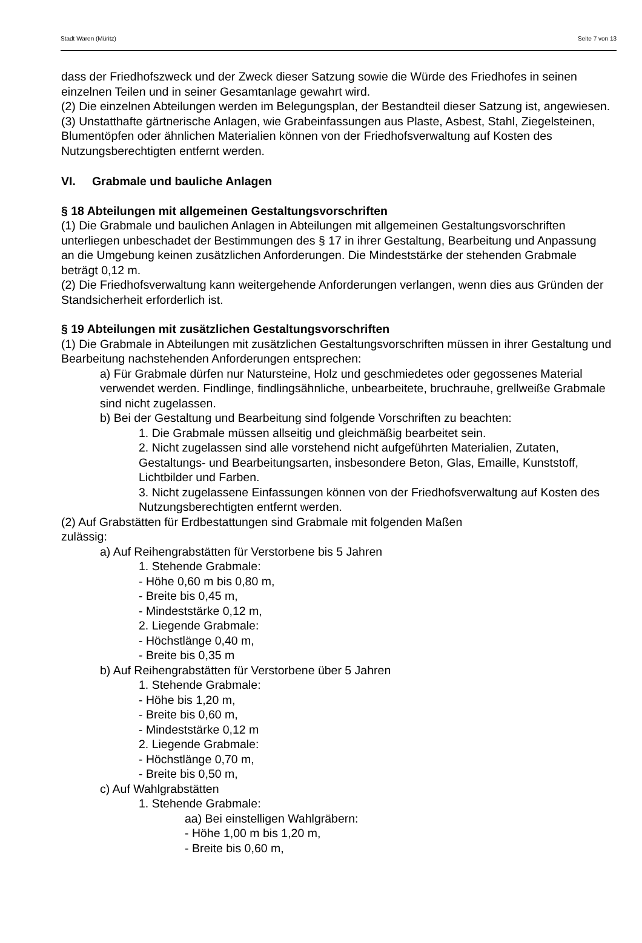Stadt Waren (Müritz) Seite 7 von 13
dass der Friedhofszweck und der Zweck dieser Satzung sowie die Würde des Friedhofes in seinen einzelnen Teilen und in seiner Gesamtanlage gewahrt wird.
(2) Die einzelnen Abteilungen werden im Belegungsplan, der Bestandteil dieser Satzung ist, angewiesen.
(3) Unstatthafte gärtnerische Anlagen, wie Grabeinfassungen aus Plaste, Asbest, Stahl, Ziegelsteinen, Blumentöpfen oder ähnlichen Materialien können von der Friedhofsverwaltung auf Kosten des Nutzungsberechtigten entfernt werden.
VI. Grabmale und bauliche Anlagen
§ 18 Abteilungen mit allgemeinen Gestaltungsvorschriften
(1) Die Grabmale und baulichen Anlagen in Abteilungen mit allgemeinen Gestaltungsvorschriften unterliegen unbeschadet der Bestimmungen des § 17 in ihrer Gestaltung, Bearbeitung und Anpassung an die Umgebung keinen zusätzlichen Anforderungen. Die Mindeststärke der stehenden Grabmale beträgt 0,12 m.
(2) Die Friedhofsverwaltung kann weitergehende Anforderungen verlangen, wenn dies aus Gründen der Standsicherheit erforderlich ist.
§ 19 Abteilungen mit zusätzlichen Gestaltungsvorschriften
(1) Die Grabmale in Abteilungen mit zusätzlichen Gestaltungsvorschriften müssen in ihrer Gestaltung und Bearbeitung nachstehenden Anforderungen entsprechen:
a) Für Grabmale dürfen nur Natursteine, Holz und geschmiedetes oder gegossenes Material verwendet werden. Findlinge, findlingsähnliche, unbearbeitete, bruchrauhe, grellweiße Grabmale sind nicht zugelassen.
b) Bei der Gestaltung und Bearbeitung sind folgende Vorschriften zu beachten:
1. Die Grabmale müssen allseitig und gleichmäßig bearbeitet sein.
2. Nicht zugelassen sind alle vorstehend nicht aufgeführten Materialien, Zutaten, Gestaltungs- und Bearbeitungsarten, insbesondere Beton, Glas, Emaille, Kunststoff, Lichtbilder und Farben.
3. Nicht zugelassene Einfassungen können von der Friedhofsverwaltung auf Kosten des Nutzungsberechtigten entfernt werden.
(2) Auf Grabstätten für Erdbestattungen sind Grabmale mit folgenden Maßen
zulässig:
a) Auf Reihengrabstätten für Verstorbene bis 5 Jahren
1. Stehende Grabmale:
- Höhe 0,60 m bis 0,80 m,
- Breite bis 0,45 m,
- Mindeststärke 0,12 m,
2. Liegende Grabmale:
- Höchstlänge 0,40 m,
- Breite bis 0,35 m
b) Auf Reihengrabstätten für Verstorbene über 5 Jahren
1. Stehende Grabmale:
- Höhe bis 1,20 m,
- Breite bis 0,60 m,
- Mindeststärke 0,12 m
2. Liegende Grabmale:
- Höchstlänge 0,70 m,
- Breite bis 0,50 m,
c) Auf Wahlgrabstätten
1. Stehende Grabmale:
aa) Bei einstelligen Wahlgräbern:
- Höhe 1,00 m bis 1,20 m,
- Breite bis 0,60 m,